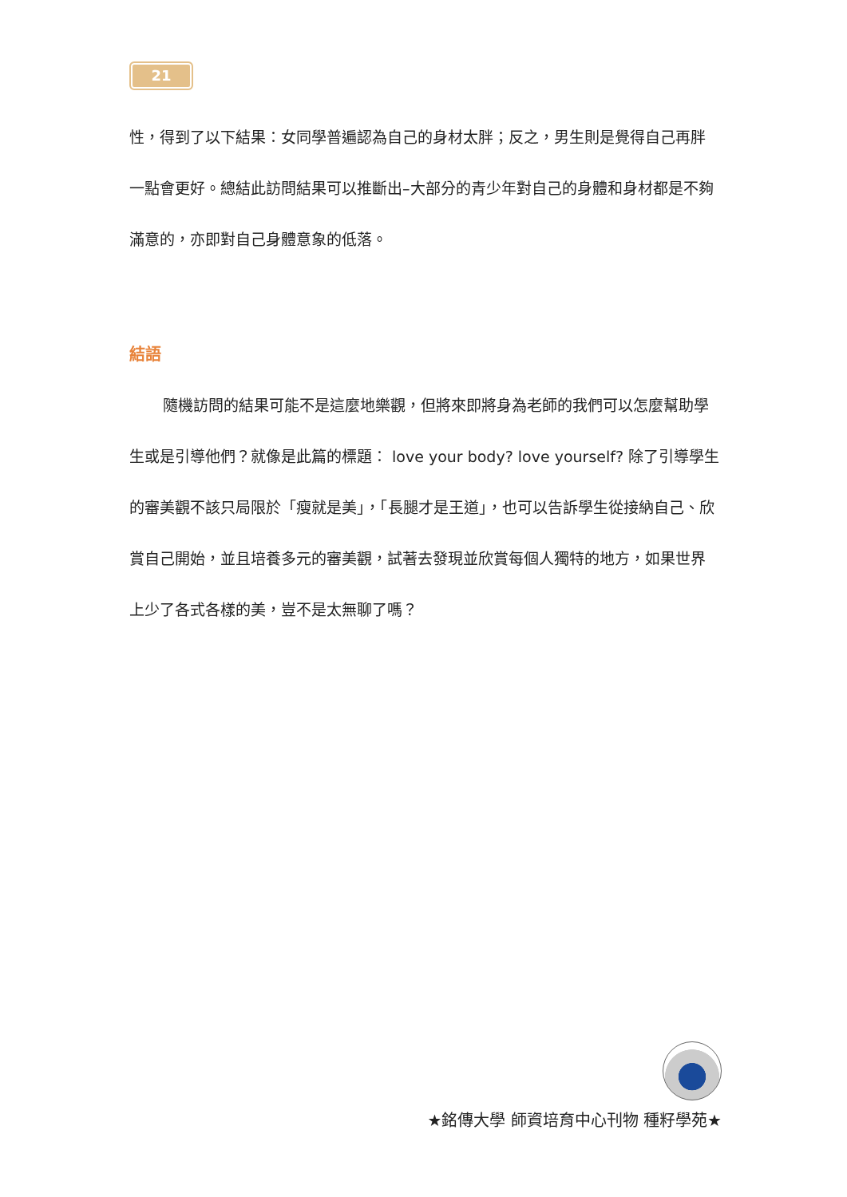21
性，得到了以下結果：女同學普遍認為自己的身材太胖；反之，男生則是覺得自己再胖一點會更好。總結此訪問結果可以推斷出–大部分的青少年對自己的身體和身材都是不夠滿意的，亦即對自己身體意象的低落。
結語
隨機訪問的結果可能不是這麼地樂觀，但將來即將身為老師的我們可以怎麼幫助學生或是引導他們？就像是此篇的標題： love your body? love yourself? 除了引導學生的審美觀不該只局限於「瘦就是美」，「長腿才是王道」，也可以告訴學生從接納自己、欣賞自己開始，並且培養多元的審美觀，試著去發現並欣賞每個人獨特的地方，如果世界上少了各式各樣的美，豈不是太無聊了嗎？
★銘傳大學 師資培育中心刊物 種籽學苑★